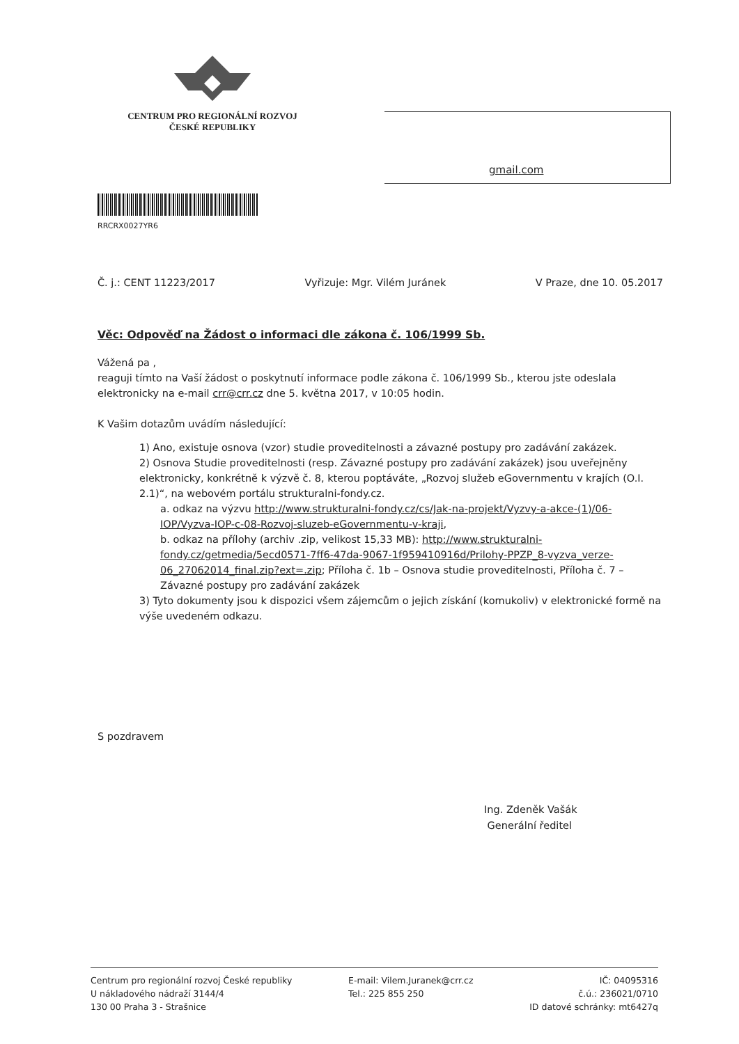CENTRUM PRO REGIONÁLNÍ ROZVOJ
ČESKÉ REPUBLIKY
gmail.com
RRCRX0027YR6
Č. j.: CENT 11223/2017 Vyřizuje: Mgr. Vilém Juránek V Praze, dne 10. 05.2017
Věc: Odpověď na Žádost o informaci dle zákona č. 106/1999 Sb.
Vážená pa ,
reaguji tímto na Vaší žádost o poskytnutí informace podle zákona č. 106/1999 Sb., kterou jste odeslala elektronicky na e-mail crr@crr.cz dne 5. května 2017, v 10:05 hodin.
K Vašim dotazům uvádím následující:
1) Ano, existuje osnova (vzor) studie proveditelnosti a závazné postupy pro zadávání zakázek.
2) Osnova Studie proveditelnosti (resp. Závazné postupy pro zadávání zakázek) jsou uveřejněny elektronicky, konkrétně k výzvě č. 8, kterou poptáváte, „Rozvoj služeb eGovernmentu v krajích (O.I. 2.1)“, na webovém portálu strukturalni-fondy.cz.
a. odkaz na výzvu http://www.strukturalni-fondy.cz/cs/Jak-na-projekt/Vyzvy-a-akce-(1)/06-IOP/Vyzva-IOP-c-08-Rozvoj-sluzeb-eGovernmentu-v-kraji,
b. odkaz na přílohy (archiv .zip, velikost 15,33 MB): http://www.strukturalni-fondy.cz/getmedia/5ecd0571-7ff6-47da-9067-1f959410916d/Prilohy-PPZP_8-vyzva_verze-06_27062014_final.zip?ext=.zip; Příloha č. 1b – Osnova studie proveditelnosti, Příloha č. 7 – Závazné postupy pro zadávání zakázek
3) Tyto dokumenty jsou k dispozici všem zájemcům o jejich získání (komukoliv) v elektronické formě na výše uvedeném odkazu.
S pozdravem
Ing. Zdeněk Vašák
Generální ředitel
Centrum pro regionální rozvoj České republiky
U nákladového nádraží 3144/4
130 00 Praha 3 - Strašnice
E-mail: Vilem.Juranek@crr.cz
Tel.: 225 855 250
IČ: 04095316
č.ú.: 236021/0710
ID datové schránky: mt6427q